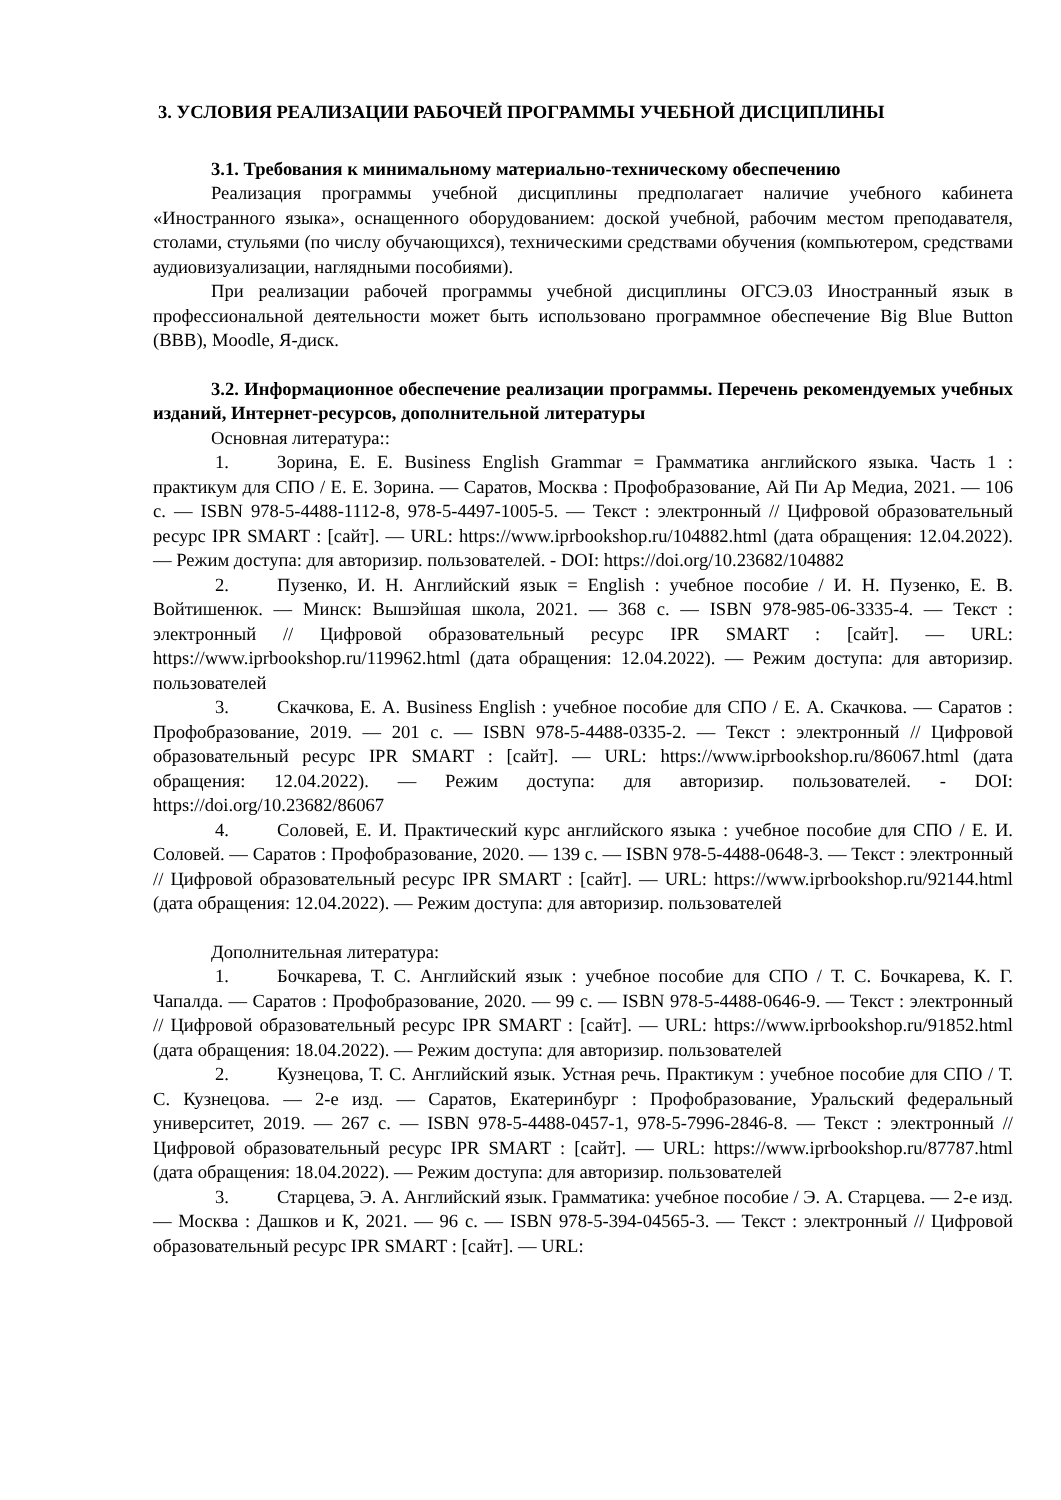3. УСЛОВИЯ РЕАЛИЗАЦИИ РАБОЧЕЙ ПРОГРАММЫ УЧЕБНОЙ ДИСЦИПЛИНЫ
3.1. Требования к минимальному материально-техническому обеспечению
Реализация программы учебной дисциплины предполагает наличие учебного кабинета «Иностранного языка», оснащенного оборудованием: доской учебной, рабочим местом преподавателя, столами, стульями (по числу обучающихся), техническими средствами обучения (компьютером, средствами аудиовизуализации, наглядными пособиями).
При реализации рабочей программы учебной дисциплины ОГСЭ.03 Иностранный язык в профессиональной деятельности может быть использовано программное обеспечение Big Blue Button (BBB), Moodle, Я-диск.
3.2. Информационное обеспечение реализации программы. Перечень рекомендуемых учебных изданий, Интернет-ресурсов, дополнительной литературы
Основная литература::
1. Зорина, Е. Е. Business English Grammar = Грамматика английского языка. Часть 1 : практикум для СПО / Е. Е. Зорина. — Саратов, Москва : Профобразование, Ай Пи Ар Медиа, 2021. — 106 c. — ISBN 978-5-4488-1112-8, 978-5-4497-1005-5. — Текст : электронный // Цифровой образовательный ресурс IPR SMART : [сайт]. — URL: https://www.iprbookshop.ru/104882.html (дата обращения: 12.04.2022). — Режим доступа: для авторизир. пользователей. - DOI: https://doi.org/10.23682/104882
2. Пузенко, И. Н. Английский язык = English : учебное пособие / И. Н. Пузенко, Е. В. Войтишенюк. — Минск: Вышэйшая школа, 2021. — 368 c. — ISBN 978-985-06-3335-4. — Текст : электронный // Цифровой образовательный ресурс IPR SMART : [сайт]. — URL: https://www.iprbookshop.ru/119962.html (дата обращения: 12.04.2022). — Режим доступа: для авторизир. пользователей
3. Скачкова, Е. А. Business English : учебное пособие для СПО / Е. А. Скачкова. — Саратов : Профобразование, 2019. — 201 c. — ISBN 978-5-4488-0335-2. — Текст : электронный // Цифровой образовательный ресурс IPR SMART : [сайт]. — URL: https://www.iprbookshop.ru/86067.html (дата обращения: 12.04.2022). — Режим доступа: для авторизир. пользователей. - DOI: https://doi.org/10.23682/86067
4. Соловей, Е. И. Практический курс английского языка : учебное пособие для СПО / Е. И. Соловей. — Саратов : Профобразование, 2020. — 139 c. — ISBN 978-5-4488-0648-3. — Текст : электронный // Цифровой образовательный ресурс IPR SMART : [сайт]. — URL: https://www.iprbookshop.ru/92144.html (дата обращения: 12.04.2022). — Режим доступа: для авторизир. пользователей
Дополнительная литература:
1. Бочкарева, Т. С. Английский язык : учебное пособие для СПО / Т. С. Бочкарева, К. Г. Чапалда. — Саратов : Профобразование, 2020. — 99 c. — ISBN 978-5-4488-0646-9. — Текст : электронный // Цифровой образовательный ресурс IPR SMART : [сайт]. — URL: https://www.iprbookshop.ru/91852.html (дата обращения: 18.04.2022). — Режим доступа: для авторизир. пользователей
2. Кузнецова, Т. С. Английский язык. Устная речь. Практикум : учебное пособие для СПО / Т. С. Кузнецова. — 2-е изд. — Саратов, Екатеринбург : Профобразование, Уральский федеральный университет, 2019. — 267 c. — ISBN 978-5-4488-0457-1, 978-5-7996-2846-8. — Текст : электронный // Цифровой образовательный ресурс IPR SMART : [сайт]. — URL: https://www.iprbookshop.ru/87787.html (дата обращения: 18.04.2022). — Режим доступа: для авторизир. пользователей
3. Старцева, Э. А. Английский язык. Грамматика: учебное пособие / Э. А. Старцева. — 2-е изд. — Москва : Дашков и К, 2021. — 96 c. — ISBN 978-5-394-04565-3. — Текст : электронный // Цифровой образовательный ресурс IPR SMART : [сайт]. — URL: